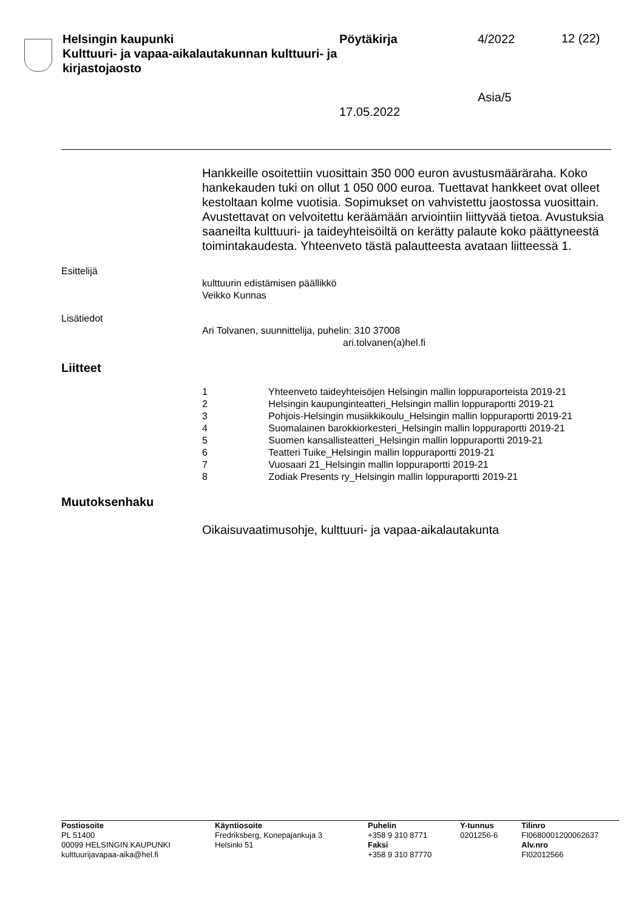Helsingin kaupunki
Kulttuuri- ja vapaa-aikalautakunnan kulttuuri- ja kirjastojaosto
Pöytäkirja
17.05.2022
4/2022
Asia/5
12 (22)
Hankkeille osoitettiin vuosittain 350 000 euron avustusmääräraha. Koko hankekauden tuki on ollut 1 050 000 euroa. Tuettavat hankkeet ovat olleet kestoltaan kolme vuotisia. Sopimukset on vahvistettu jaostossa vuosittain. Avustettavat on velvoitettu keräämään arviointiin liittyvää tietoa. Avustuksia saaneilta kulttuuri- ja taideyhteisöiltä on kerätty palaute koko päättyneestä toimintakaudesta. Yhteenveto tästä palautteesta avataan liitteessä 1.
Esittelijä
kulttuurin edistämisen päällikkö
Veikko Kunnas
Lisätiedot
Ari Tolvanen, suunnittelija, puhelin: 310 37008
ari.tolvanen(a)hel.fi
Liitteet
1 Yhteenveto taideyhteisöjen Helsingin mallin loppuraporteista 2019-21
2 Helsingin kaupunginteatteri_Helsingin mallin loppuraportti 2019-21
3 Pohjois-Helsingin musiikkikoulu_Helsingin mallin loppuraportti 2019-21
4 Suomalainen barokkiorkesteri_Helsingin mallin loppuraportti 2019-21
5 Suomen kansallisteatteri_Helsingin mallin loppuraportti 2019-21
6 Teatteri Tuike_Helsingin mallin loppuraportti 2019-21
7 Vuosaari 21_Helsingin mallin loppuraportti 2019-21
8 Zodiak Presents ry_Helsingin mallin loppuraportti 2019-21
Muutoksenhaku
Oikaisuvaatimusohje, kulttuuri- ja vapaa-aikalautakunta
Postiosoite
PL 51400
00099 HELSINGIN KAUPUNKI
kulttuurijavapaa-aika@hel.fi
Käyntiosoite
Fredriksberg, Konepajankuja 3
Helsinki 51
Puhelin
+358 9 310 8771
Faksi
+358 9 310 87770
Y-tunnus
0201256-6
Tilinro
FI0680001200062637
Alv.nro
FI02012566